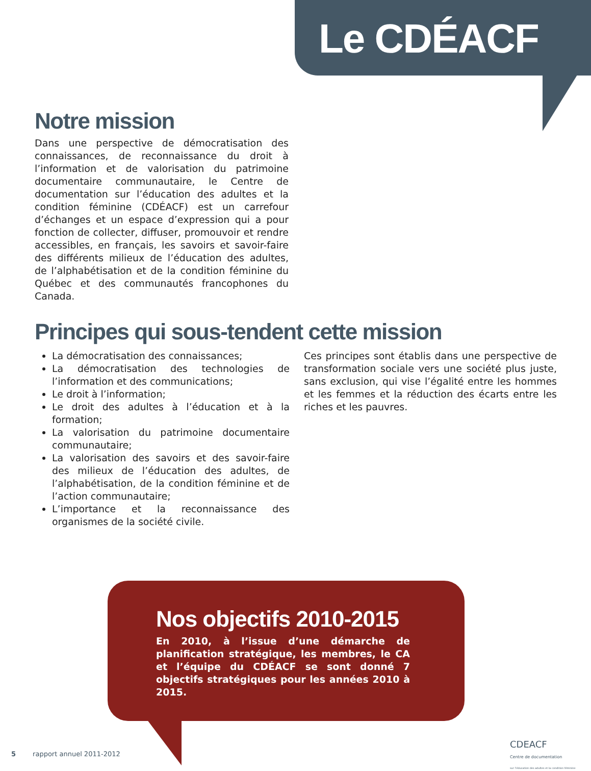Le CDÉACF
Notre mission
Dans une perspective de démocratisation des connaissances, de reconnaissance du droit à l’information et de valorisation du patrimoine documentaire communautaire, le Centre de documentation sur l’éducation des adultes et la condition féminine (CDÉACF) est un carrefour d’échanges et un espace d’expression qui a pour fonction de collecter, diffuser, promouvoir et rendre accessibles, en français, les savoirs et savoir-faire des différents milieux de l’éducation des adultes, de l’alphabétisation et de la condition féminine du Québec et des communautés francophones du Canada.
Principes qui sous-tendent cette mission
La démocratisation des connaissances;
La démocratisation des technologies de l’information et des communications;
Le droit à l’information;
Le droit des adultes à l’éducation et à la formation;
La valorisation du patrimoine documentaire communautaire;
La valorisation des savoirs et des savoir-faire des milieux de l’éducation des adultes, de l’alphabétisation, de la condition féminine et de l’action communautaire;
L’importance et la reconnaissance des organismes de la société civile.
Ces principes sont établis dans une perspective de transformation sociale vers une société plus juste, sans exclusion, qui vise l’égalité entre les hommes et les femmes et la réduction des écarts entre les riches et les pauvres.
Nos objectifs 2010-2015
En 2010, à l’issue d’une démarche de planification stratégique, les membres, le CA et l’équipe du CDÉACF se sont donné 7 objectifs stratégiques pour les années 2010 à 2015.
5 rapport annuel 2011-2012
CDEACF
Centre de documentation
sur l’éducation des adultes et la condition féminine